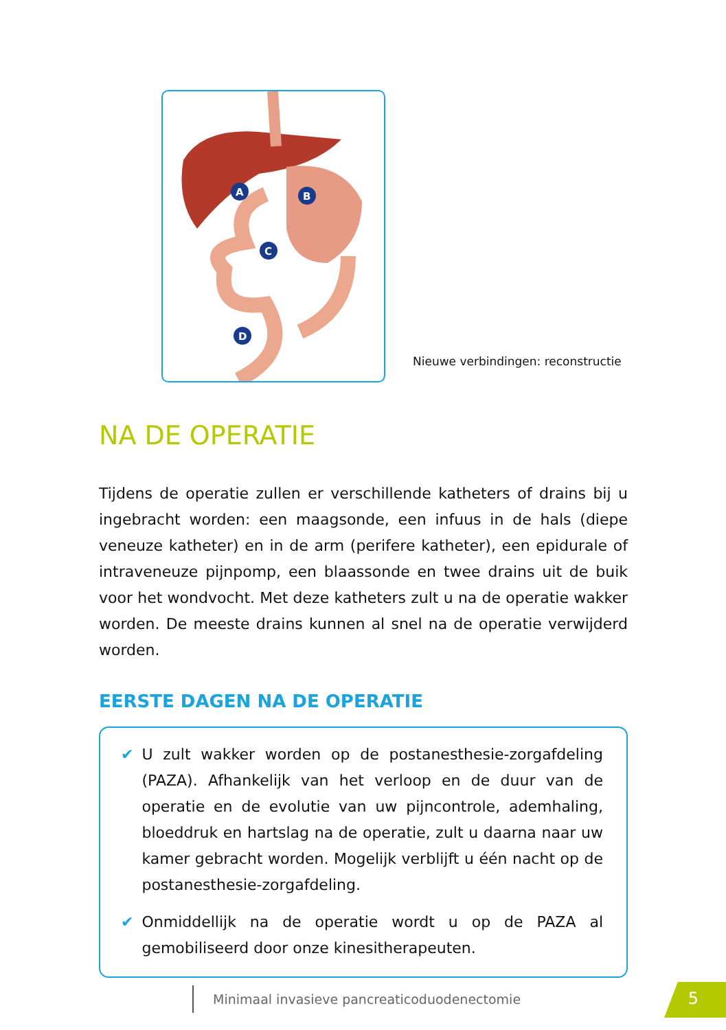A
B
C
D
Nieuwe verbindingen: reconstructie
NA DE OPERATIE
Tijdens de operatie zullen er verschillende katheters of drains bij u ingebracht worden: een maagsonde, een infuus in de hals (diepe veneuze katheter) en in de arm (perifere katheter), een epidurale of intraveneuze pijnpomp, een blaassonde en twee drains uit de buik voor het wondvocht. Met deze katheters zult u na de operatie wakker worden. De meeste drains kunnen al snel na de operatie verwijderd worden.
EERSTE DAGEN NA DE OPERATIE
✔ U zult wakker worden op de postanesthesie-zorgafdeling (PAZA). Afhankelijk van het verloop en de duur van de operatie en de evolutie van uw pijncontrole, ademhaling, bloeddruk en hartslag na de operatie, zult u daarna naar uw kamer gebracht worden. Mogelijk verblijft u één nacht op de postanesthesie-zorgafdeling.
✔ Onmiddellijk na de operatie wordt u op de PAZA al gemobiliseerd door onze kinesitherapeuten.
Minimaal invasieve pancreaticoduodenectomie
5